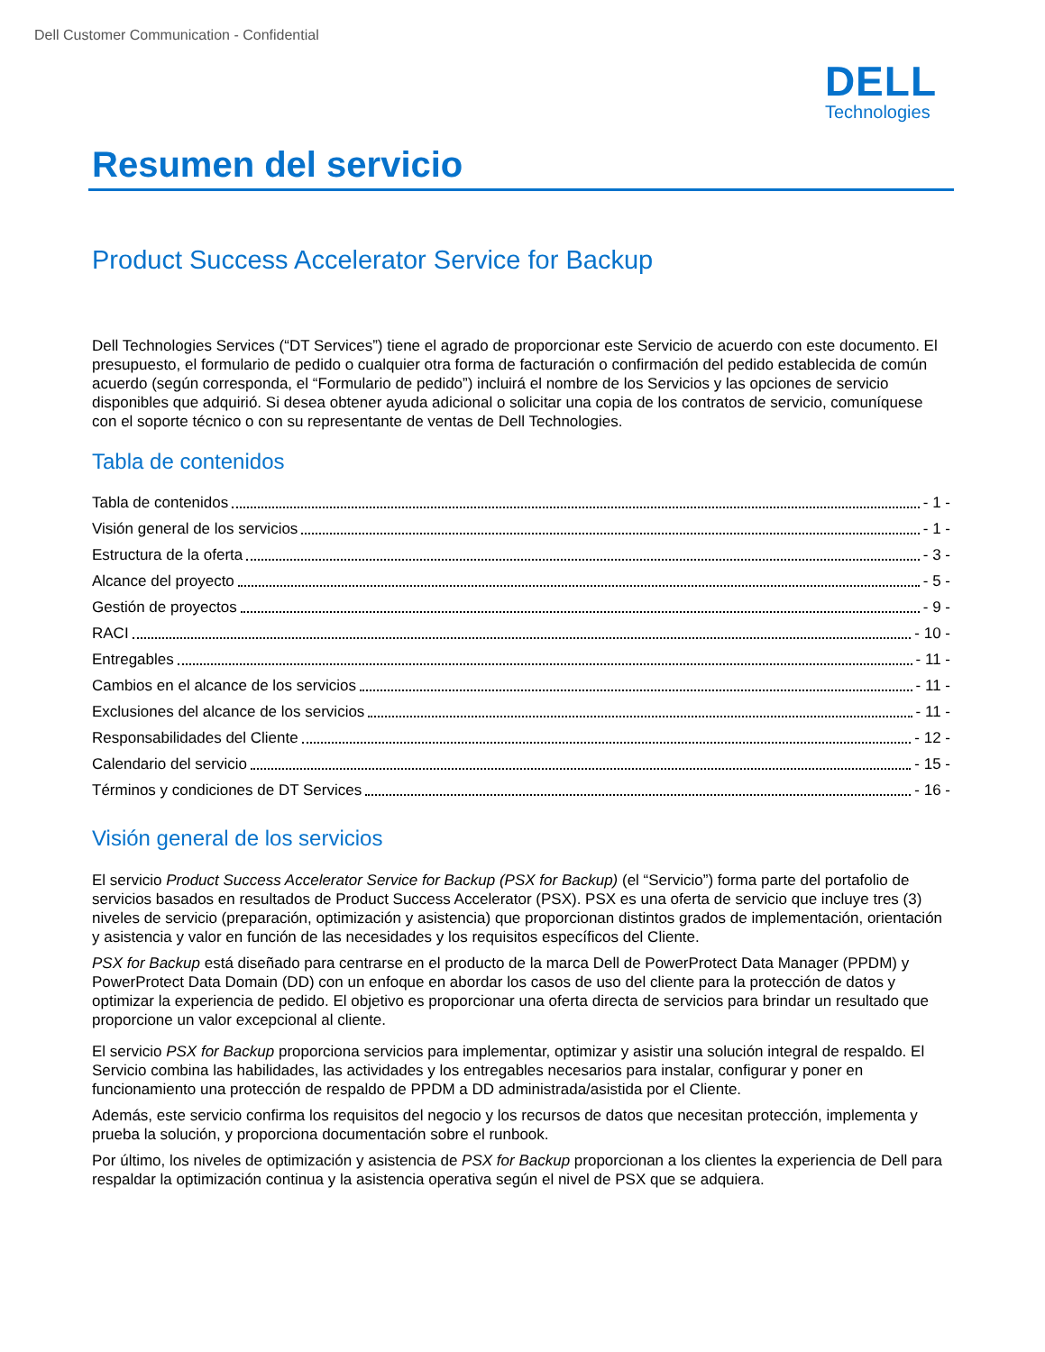Dell Customer Communication - Confidential
DELL
Technologies
Resumen del servicio
Product Success Accelerator Service for Backup
Dell Technologies Services (“DT Services”) tiene el agrado de proporcionar este Servicio de acuerdo con este documento. El presupuesto, el formulario de pedido o cualquier otra forma de facturación o confirmación del pedido establecida de común acuerdo (según corresponda, el “Formulario de pedido”) incluirá el nombre de los Servicios y las opciones de servicio disponibles que adquirió. Si desea obtener ayuda adicional o solicitar una copia de los contratos de servicio, comuníquese con el soporte técnico o con su representante de ventas de Dell Technologies.
Tabla de contenidos
Tabla de contenidos - 1 -
Visión general de los servicios - 1 -
Estructura de la oferta - 3 -
Alcance del proyecto - 5 -
Gestión de proyectos - 9 -
RACI - 10 -
Entregables - 11 -
Cambios en el alcance de los servicios - 11 -
Exclusiones del alcance de los servicios - 11 -
Responsabilidades del Cliente - 12 -
Calendario del servicio - 15 -
Términos y condiciones de DT Services - 16 -
Visión general de los servicios
El servicio Product Success Accelerator Service for Backup (PSX for Backup) (el “Servicio”) forma parte del portafolio de servicios basados en resultados de Product Success Accelerator (PSX). PSX es una oferta de servicio que incluye tres (3) niveles de servicio (preparación, optimización y asistencia) que proporcionan distintos grados de implementación, orientación y asistencia y valor en función de las necesidades y los requisitos específicos del Cliente.
PSX for Backup está diseñado para centrarse en el producto de la marca Dell de PowerProtect Data Manager (PPDM) y PowerProtect Data Domain (DD) con un enfoque en abordar los casos de uso del cliente para la protección de datos y optimizar la experiencia de pedido. El objetivo es proporcionar una oferta directa de servicios para brindar un resultado que proporcione un valor excepcional al cliente.
El servicio PSX for Backup proporciona servicios para implementar, optimizar y asistir una solución integral de respaldo. El Servicio combina las habilidades, las actividades y los entregables necesarios para instalar, configurar y poner en funcionamiento una protección de respaldo de PPDM a DD administrada/asistida por el Cliente.
Además, este servicio confirma los requisitos del negocio y los recursos de datos que necesitan protección, implementa y prueba la solución, y proporciona documentación sobre el runbook.
Por último, los niveles de optimización y asistencia de PSX for Backup proporcionan a los clientes la experiencia de Dell para respaldar la optimización continua y la asistencia operativa según el nivel de PSX que se adquiera.